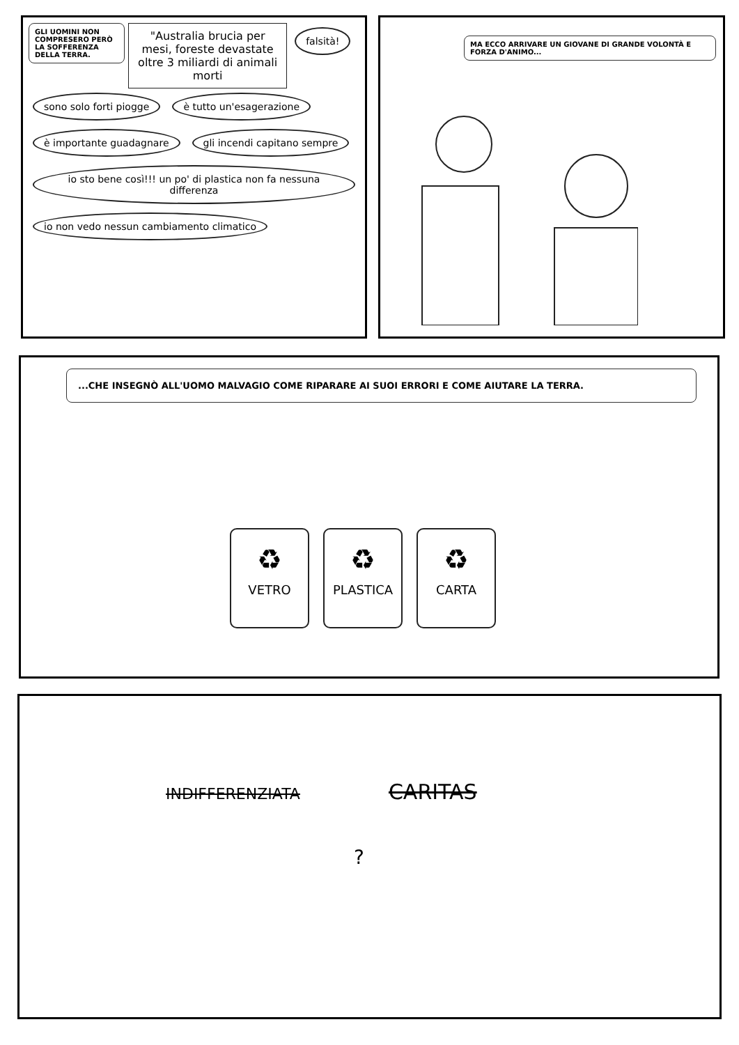GLI UOMINI NON COMPRESERO PERÒ LA SOFFERENZA DELLA TERRA.
"Australia brucia per mesi, foreste devastate oltre 3 miliardi di animali morti
falsità! sono solo forti piogge è tutto un'esagerazione è importante guadagnare gli incendi capitano sempre
io sto bene così!!! un po' di plastica non fa nessuna differenza
io non vedo nessun cambiamento climatico
MA ECCO ARRIVARE UN GIOVANE DI GRANDE VOLONTÀ E FORZA D'ANIMO...
...CHE INSEGNÒ ALL'UOMO MALVAGIO COME RIPARARE AI SUOI ERRORI E COME AIUTARE LA TERRA.
♻ VETRO
♻ PLASTICA
♻ CARTA
INDIFFERENZIATA CARITAS
?